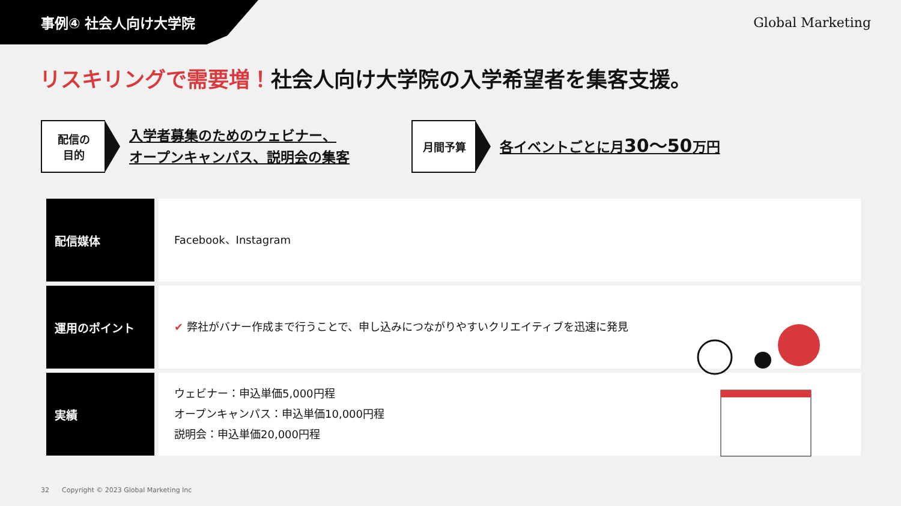事例④ 社会人向け大学院 Global Marketing
リスキリングで需要増！社会人向け大学院の入学希望者を集客支援。
配信の
目的
入学者募集のためのウェビナー、
オープンキャンパス、説明会の集客
月間予算
各イベントごとに月30〜50万円
| 配信媒体 | Facebook、Instagram |
| 運用のポイント | ✔ 弊社がバナー作成まで行うことで、申し込みにつながりやすいクリエイティブを迅速に発見 |
| 実績 | ウェビナー：申込単価5,000円程 オープンキャンパス：申込単価10,000円程 説明会：申込単価20,000円程 |
32 Copyright © 2023 Global Marketing Inc